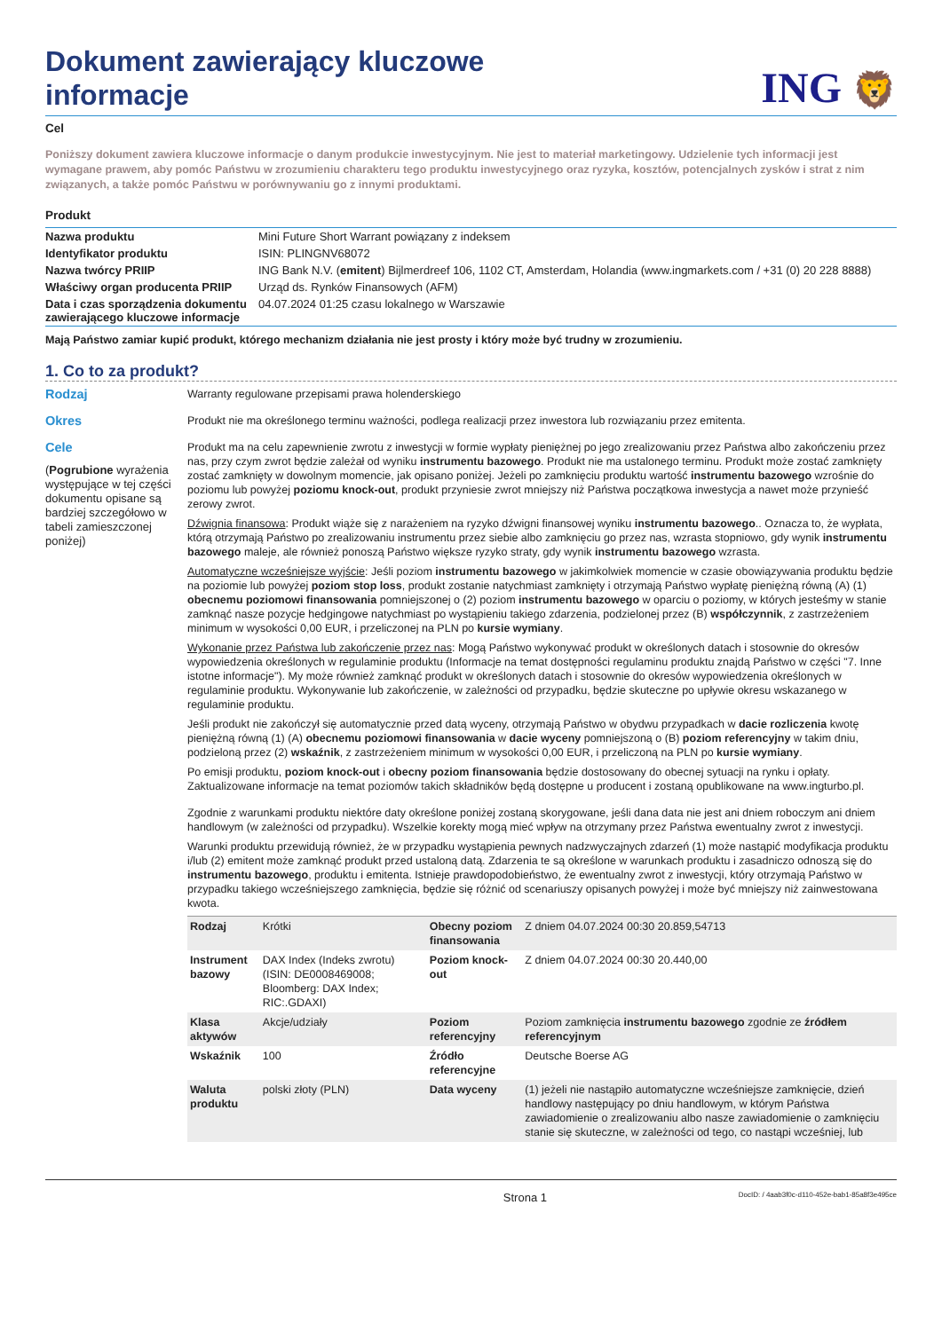Dokument zawierający kluczowe
informacje
ING 🦁
Cel
Poniższy dokument zawiera kluczowe informacje o danym produkcie inwestycyjnym. Nie jest to materiał marketingowy. Udzielenie tych informacji jest wymagane prawem, aby pomóc Państwu w zrozumieniu charakteru tego produktu inwestycyjnego oraz ryzyka, kosztów, potencjalnych zysków i strat z nim związanych, a także pomóc Państwu w porównywaniu go z innymi produktami.
Produkt
| Nazwa produktu | Mini Future Short Warrant powiązany z indeksem |
| Identyfikator produktu | ISIN: PLINGNV68072 |
| Nazwa twórcy PRIIP | ING Bank N.V. ( emitent ) Bijlmerdreef 106, 1102 CT, Amsterdam, Holandia (www.ingmarkets.com / +31 (0) 20 228 8888) |
| Właściwy organ producenta PRIIP | Urząd ds. Rynków Finansowych (AFM) |
| Data i czas sporządzenia dokumentu zawierającego kluczowe informacje | 04.07.2024 01:25 czasu lokalnego w Warszawie |
Mają Państwo zamiar kupić produkt, którego mechanizm działania nie jest prosty i który może być trudny w zrozumieniu.
1. Co to za produkt?
Rodzaj
Warranty regulowane przepisami prawa holenderskiego
Okres
Produkt nie ma określonego terminu ważności, podlega realizacji przez inwestora lub rozwiązaniu przez emitenta.
Cele
(Pogrubione wyrażenia występujące w tej części dokumentu opisane są bardziej szczegółowo w tabeli zamieszczonej poniżej)
Produkt ma na celu zapewnienie zwrotu z inwestycji w formie wypłaty pieniężnej po jego zrealizowaniu przez Państwa albo zakończeniu przez nas, przy czym zwrot będzie zależał od wyniku instrumentu bazowego. Produkt nie ma ustalonego terminu. Produkt może zostać zamknięty zostać zamknięty w dowolnym momencie, jak opisano poniżej. Jeżeli po zamknięciu produktu wartość instrumentu bazowego wzrośnie do poziomu lub powyżej poziomu knock-out, produkt przyniesie zwrot mniejszy niż Państwa początkowa inwestycja a nawet może przynieść zerowy zwrot.
Dźwignia finansowa: Produkt wiąże się z narażeniem na ryzyko dźwigni finansowej wyniku instrumentu bazowego.. Oznacza to, że wypłata, którą otrzymają Państwo po zrealizowaniu instrumentu przez siebie albo zamknięciu go przez nas, wzrasta stopniowo, gdy wynik instrumentu bazowego maleje, ale również ponoszą Państwo większe ryzyko straty, gdy wynik instrumentu bazowego wzrasta.
Automatyczne wcześniejsze wyjście: Jeśli poziom instrumentu bazowego w jakimkolwiek momencie w czasie obowiązywania produktu będzie na poziomie lub powyżej poziom stop loss, produkt zostanie natychmiast zamknięty i otrzymają Państwo wypłatę pieniężną równą (A) (1) obecnemu poziomowi finansowania pomniejszonej o (2) poziom instrumentu bazowego w oparciu o poziomy, w których jesteśmy w stanie zamknąć nasze pozycje hedgingowe natychmiast po wystąpieniu takiego zdarzenia, podzielonej przez (B) współczynnik, z zastrzeżeniem minimum w wysokości 0,00 EUR, i przeliczonej na PLN po kursie wymiany.
Wykonanie przez Państwa lub zakończenie przez nas: Mogą Państwo wykonywać produkt w określonych datach i stosownie do okresów wypowiedzenia określonych w regulaminie produktu (Informacje na temat dostępności regulaminu produktu znajdą Państwo w części "7. Inne istotne informacje"). My może również zamknąć produkt w określonych datach i stosownie do okresów wypowiedzenia określonych w regulaminie produktu. Wykonywanie lub zakończenie, w zależności od przypadku, będzie skuteczne po upływie okresu wskazanego w regulaminie produktu.
Jeśli produkt nie zakończył się automatycznie przed datą wyceny, otrzymają Państwo w obydwu przypadkach w dacie rozliczenia kwotę pieniężną równą (1) (A) obecnemu poziomowi finansowania w dacie wyceny pomniejszoną o (B) poziom referencyjny w takim dniu, podzieloną przez (2) wskaźnik, z zastrzeżeniem minimum w wysokości 0,00 EUR, i przeliczoną na PLN po kursie wymiany.
Po emisji produktu, poziom knock-out i obecny poziom finansowania będzie dostosowany do obecnej sytuacji na rynku i opłaty. Zaktualizowane informacje na temat poziomów takich składników będą dostępne u producent i zostaną opublikowane na www.ingturbo.pl.
Zgodnie z warunkami produktu niektóre daty określone poniżej zostaną skorygowane, jeśli dana data nie jest ani dniem roboczym ani dniem handlowym (w zależności od przypadku). Wszelkie korekty mogą mieć wpływ na otrzymany przez Państwa ewentualny zwrot z inwestycji.
Warunki produktu przewidują również, że w przypadku wystąpienia pewnych nadzwyczajnych zdarzeń (1) może nastąpić modyfikacja produktu i/lub (2) emitent może zamknąć produkt przed ustaloną datą. Zdarzenia te są określone w warunkach produktu i zasadniczo odnoszą się do instrumentu bazowego, produktu i emitenta. Istnieje prawdopodobieństwo, że ewentualny zwrot z inwestycji, który otrzymają Państwo w przypadku takiego wcześniejszego zamknięcia, będzie się różnić od scenariuszy opisanych powyżej i może być mniejszy niż zainwestowana kwota.
| Rodzaj | Krótki | Obecny poziom finansowania | Z dniem 04.07.2024 00:30 20.859,54713 |
| Instrument bazowy | DAX Index (Indeks zwrotu) (ISIN: DE0008469008; Bloomberg: DAX Index; RIC:.GDAXI) | Poziom knock-out | Z dniem 04.07.2024 00:30 20.440,00 |
| Klasa aktywów | Akcje/udziały | Poziom referencyjny | Poziom zamknięcia instrumentu bazowego zgodnie ze źródłem referencyjnym |
| Wskaźnik | 100 | Źródło referencyjne | Deutsche Boerse AG |
| Waluta produktu | polski złoty (PLN) | Data wyceny | (1) jeżeli nie nastąpiło automatyczne wcześniejsze zamknięcie, dzień handlowy następujący po dniu handlowym, w którym Państwa zawiadomienie o zrealizowaniu albo nasze zawiadomienie o zamknięciu stanie się skuteczne, w zależności od tego, co nastąpi wcześniej, lub |
Strona 1 DocID: / 4aab3f0c-d110-452e-bab1-85a8f3e495ce